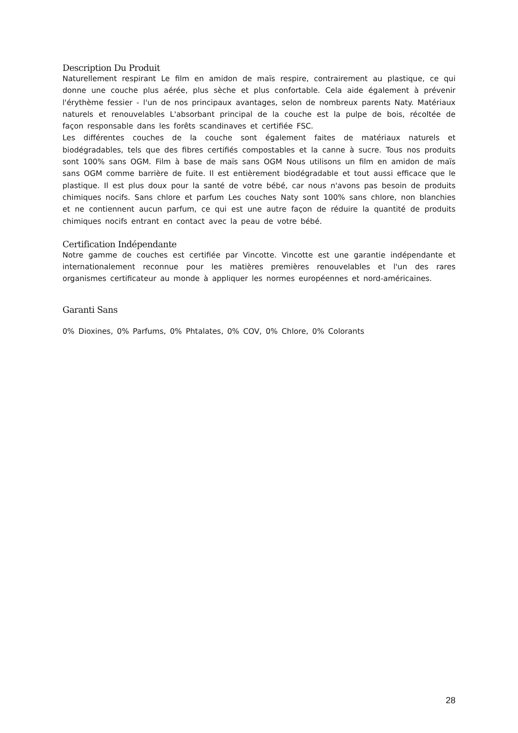Description Du Produit
Naturellement respirant Le film en amidon de maïs respire, contrairement au plastique, ce qui donne une couche plus aérée, plus sèche et plus confortable. Cela aide également à prévenir l'érythème fessier - l'un de nos principaux avantages, selon de nombreux parents Naty. Matériaux naturels et renouvelables L'absorbant principal de la couche est la pulpe de bois, récoltée de façon responsable dans les forêts scandinaves et certifiée FSC.
Les différentes couches de la couche sont également faites de matériaux naturels et biodégradables, tels que des fibres certifiés compostables et la canne à sucre. Tous nos produits sont 100% sans OGM. Film à base de maïs sans OGM Nous utilisons un film en amidon de maïs sans OGM comme barrière de fuite. Il est entièrement biodégradable et tout aussi efficace que le plastique. Il est plus doux pour la santé de votre bébé, car nous n'avons pas besoin de produits chimiques nocifs. Sans chlore et parfum Les couches Naty sont 100% sans chlore, non blanchies et ne contiennent aucun parfum, ce qui est une autre façon de réduire la quantité de produits chimiques nocifs entrant en contact avec la peau de votre bébé.
Certification Indépendante
Notre gamme de couches est certifiée par Vincotte. Vincotte est une garantie indépendante et internationalement reconnue pour les matières premières renouvelables et l'un des rares organismes certificateur au monde à appliquer les normes européennes et nord-américaines.
Garanti Sans
0% Dioxines, 0% Parfums, 0% Phtalates, 0% COV, 0% Chlore, 0% Colorants
28